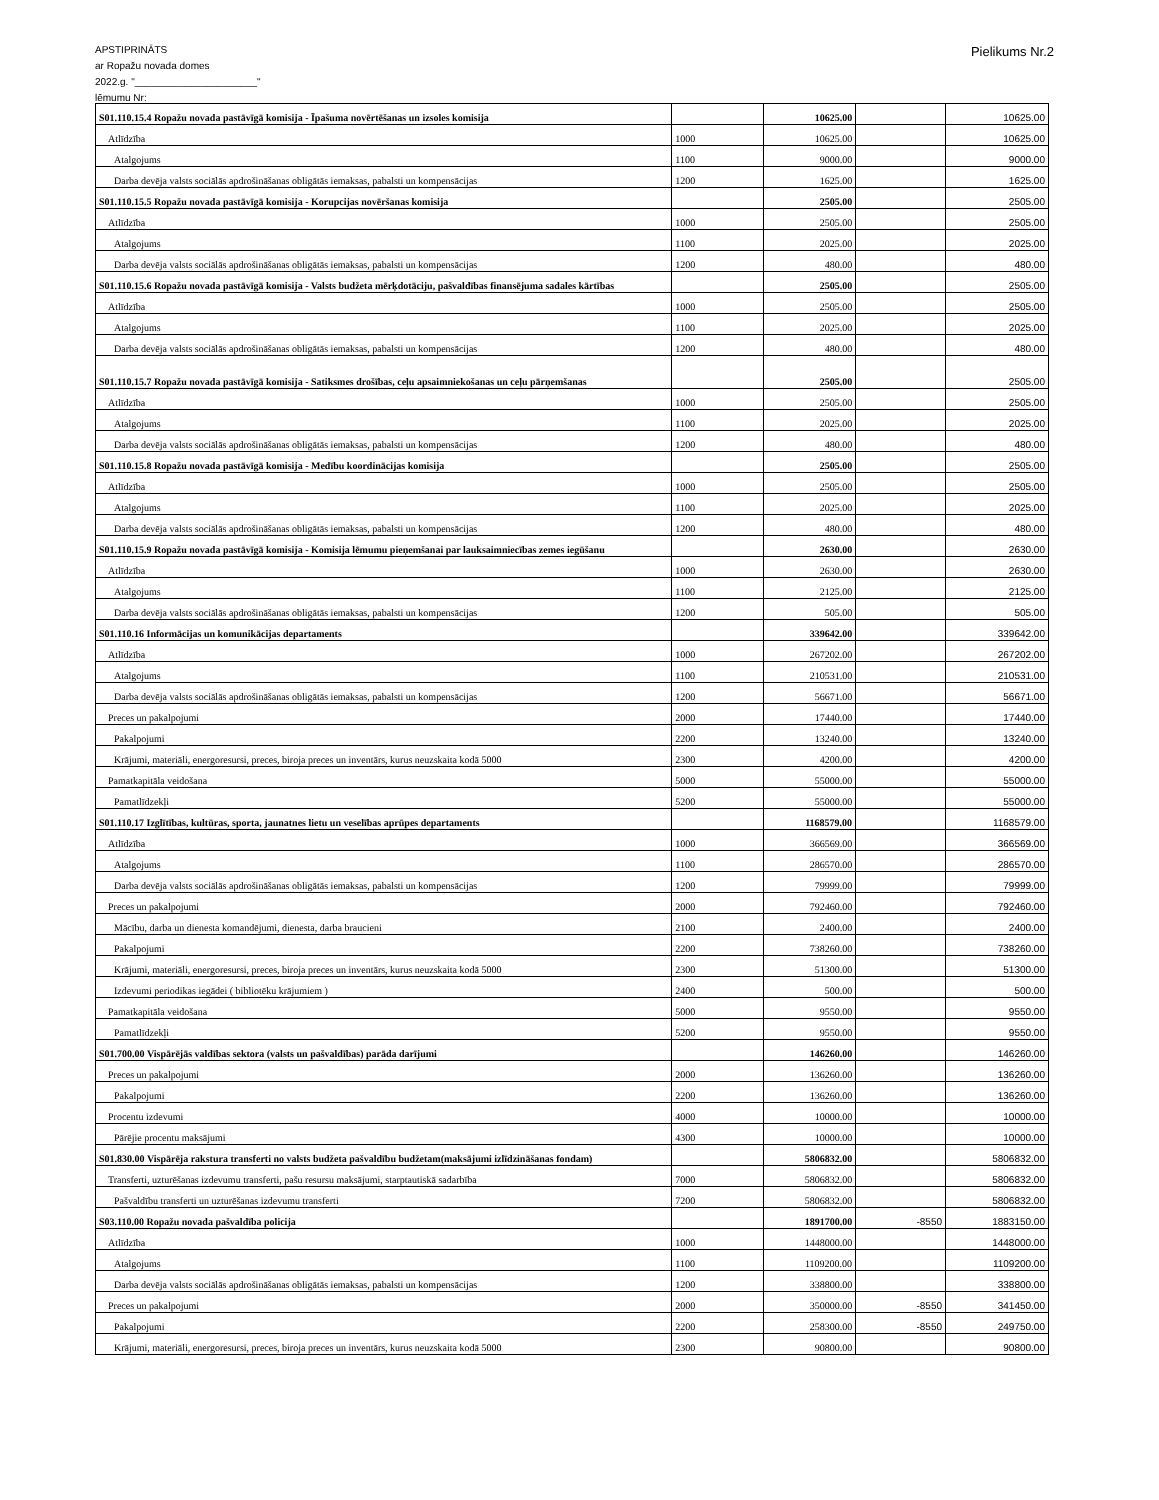APSTIPRINĀTS
ar Ropažu novada domes
2022.g. "______________________"
lēmumu Nr:
Pielikums Nr.2
| S01.110.15.4 Ropažu novada pastāvīgā komisija - Īpašuma novērtēšanas un izsoles komisija | | 10625.00 | | 10625.00 |
| Atlīdzība | 1000 | 10625.00 | | 10625.00 |
| Atalgojums | 1100 | 9000.00 | | 9000.00 |
| Darba devēja valsts sociālās apdrošināšanas obligātās iemaksas, pabalsti un kompensācijas | 1200 | 1625.00 | | 1625.00 |
| S01.110.15.5 Ropažu novada pastāvīgā komisija - Korupcijas novēršanas komisija | | 2505.00 | | 2505.00 |
| Atlīdzība | 1000 | 2505.00 | | 2505.00 |
| Atalgojums | 1100 | 2025.00 | | 2025.00 |
| Darba devēja valsts sociālās apdrošināšanas obligātās iemaksas, pabalsti un kompensācijas | 1200 | 480.00 | | 480.00 |
| S01.110.15.6 Ropažu novada pastāvīgā komisija - Valsts budžeta mērķdotāciju, pašvaldības finansējuma sadales kārtības | | 2505.00 | | 2505.00 |
| Atlīdzība | 1000 | 2505.00 | | 2505.00 |
| Atalgojums | 1100 | 2025.00 | | 2025.00 |
| Darba devēja valsts sociālās apdrošināšanas obligātās iemaksas, pabalsti un kompensācijas | 1200 | 480.00 | | 480.00 |
| S01.110.15.7 Ropažu novada pastāvīgā komisija - Satiksmes drošības, ceļu apsaimniekošanas un ceļu pārņemšanas | | 2505.00 | | 2505.00 |
| Atlīdzība | 1000 | 2505.00 | | 2505.00 |
| Atalgojums | 1100 | 2025.00 | | 2025.00 |
| Darba devēja valsts sociālās apdrošināšanas obligātās iemaksas, pabalsti un kompensācijas | 1200 | 480.00 | | 480.00 |
| S01.110.15.8 Ropažu novada pastāvīgā komisija - Medību koordinācijas komisija | | 2505.00 | | 2505.00 |
| Atlīdzība | 1000 | 2505.00 | | 2505.00 |
| Atalgojums | 1100 | 2025.00 | | 2025.00 |
| Darba devēja valsts sociālās apdrošināšanas obligātās iemaksas, pabalsti un kompensācijas | 1200 | 480.00 | | 480.00 |
| S01.110.15.9 Ropažu novada pastāvīgā komisija - Komisija lēmumu pieņemšanai par lauksaimniecības zemes iegūšanu | | 2630.00 | | 2630.00 |
| Atlīdzība | 1000 | 2630.00 | | 2630.00 |
| Atalgojums | 1100 | 2125.00 | | 2125.00 |
| Darba devēja valsts sociālās apdrošināšanas obligātās iemaksas, pabalsti un kompensācijas | 1200 | 505.00 | | 505.00 |
| S01.110.16 Informācijas un komunikācijas departaments | | 339642.00 | | 339642.00 |
| Atlīdzība | 1000 | 267202.00 | | 267202.00 |
| Atalgojums | 1100 | 210531.00 | | 210531.00 |
| Darba devēja valsts sociālās apdrošināšanas obligātās iemaksas, pabalsti un kompensācijas | 1200 | 56671.00 | | 56671.00 |
| Preces un pakalpojumi | 2000 | 17440.00 | | 17440.00 |
| Pakalpojumi | 2200 | 13240.00 | | 13240.00 |
| Krājumi, materiāli, energoresursi, preces, biroja preces un inventārs, kurus neuzskaita kodā 5000 | 2300 | 4200.00 | | 4200.00 |
| Pamatkapitāla veidošana | 5000 | 55000.00 | | 55000.00 |
| Pamatlīdzekļi | 5200 | 55000.00 | | 55000.00 |
| S01.110.17 Izglītības, kultūras, sporta, jaunatnes lietu un veselības aprūpes departaments | | 1168579.00 | | 1168579.00 |
| Atlīdzība | 1000 | 366569.00 | | 366569.00 |
| Atalgojums | 1100 | 286570.00 | | 286570.00 |
| Darba devēja valsts sociālās apdrošināšanas obligātās iemaksas, pabalsti un kompensācijas | 1200 | 79999.00 | | 79999.00 |
| Preces un pakalpojumi | 2000 | 792460.00 | | 792460.00 |
| Mācību, darba un dienesta komandējumi, dienesta, darba braucieni | 2100 | 2400.00 | | 2400.00 |
| Pakalpojumi | 2200 | 738260.00 | | 738260.00 |
| Krājumi, materiāli, energoresursi, preces, biroja preces un inventārs, kurus neuzskaita kodā 5000 | 2300 | 51300.00 | | 51300.00 |
| Izdevumi periodikas iegādei ( bibliotēku krājumiem ) | 2400 | 500.00 | | 500.00 |
| Pamatkapitāla veidošana | 5000 | 9550.00 | | 9550.00 |
| Pamatlīdzekļi | 5200 | 9550.00 | | 9550.00 |
| S01.700.00 Vispārējās valdības sektora (valsts un pašvaldības) parāda darījumi | | 146260.00 | | 146260.00 |
| Preces un pakalpojumi | 2000 | 136260.00 | | 136260.00 |
| Pakalpojumi | 2200 | 136260.00 | | 136260.00 |
| Procentu izdevumi | 4000 | 10000.00 | | 10000.00 |
| Pārējie procentu maksājumi | 4300 | 10000.00 | | 10000.00 |
| S01.830.00 Vispārēja rakstura transferti no valsts budžeta pašvaldību budžetam(maksājumi izlīdzināšanas fondam) | | 5806832.00 | | 5806832.00 |
| Transferti, uzturēšanas izdevumu transferti, pašu resursu maksājumi, starptautiskā sadarbība | 7000 | 5806832.00 | | 5806832.00 |
| Pašvaldību transferti un uzturēšanas izdevumu transferti | 7200 | 5806832.00 | | 5806832.00 |
| S03.110.00 Ropažu novada pašvaldība policija | | 1891700.00 | -8550 | 1883150.00 |
| Atlīdzība | 1000 | 1448000.00 | | 1448000.00 |
| Atalgojums | 1100 | 1109200.00 | | 1109200.00 |
| Darba devēja valsts sociālās apdrošināšanas obligātās iemaksas, pabalsti un kompensācijas | 1200 | 338800.00 | | 338800.00 |
| Preces un pakalpojumi | 2000 | 350000.00 | -8550 | 341450.00 |
| Pakalpojumi | 2200 | 258300.00 | -8550 | 249750.00 |
| Krājumi, materiāli, energoresursi, preces, biroja preces un inventārs, kurus neuzskaita kodā 5000 | 2300 | 90800.00 | | 90800.00 |